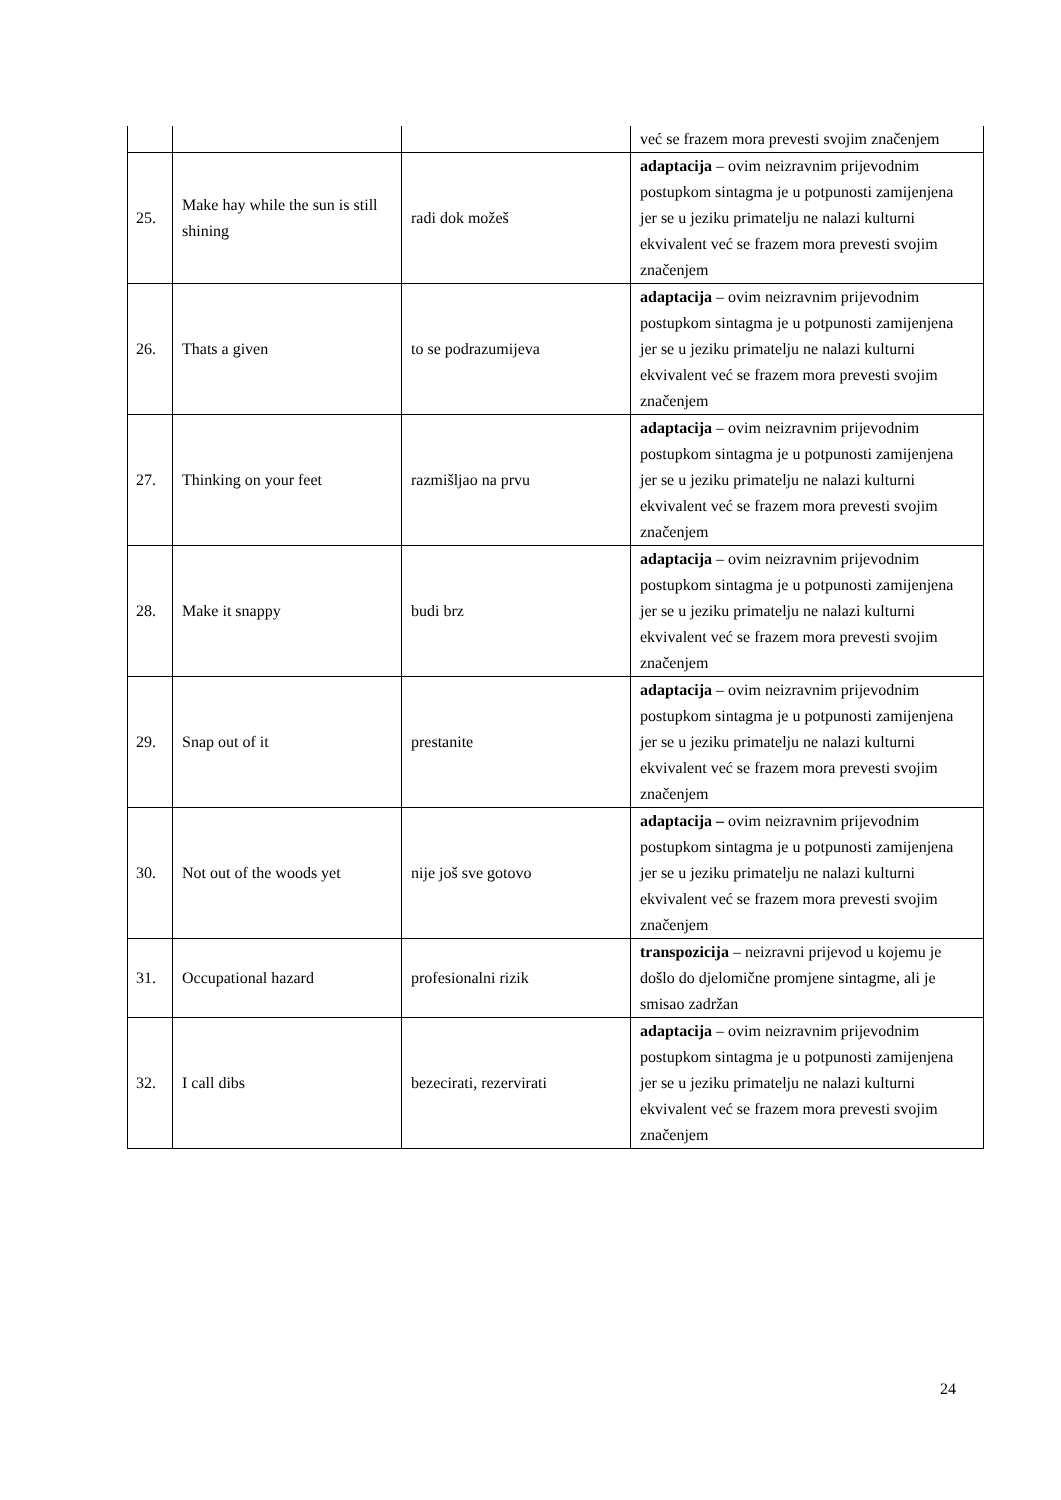| | | | već se frazem mora prevesti svojim značenjem |
| 25. | Make hay while the sun is still shining | radi dok možeš | adaptacija – ovim neizravnim prijevodnim postupkom sintagma je u potpunosti zamijenjena jer se u jeziku primatelju ne nalazi kulturni ekvivalent već se frazem mora prevesti svojim značenjem |
| 26. | Thats a given | to se podrazumijeva | adaptacija – ovim neizravnim prijevodnim postupkom sintagma je u potpunosti zamijenjena jer se u jeziku primatelju ne nalazi kulturni ekvivalent već se frazem mora prevesti svojim značenjem |
| 27. | Thinking on your feet | razmišljao na prvu | adaptacija – ovim neizravnim prijevodnim postupkom sintagma je u potpunosti zamijenjena jer se u jeziku primatelju ne nalazi kulturni ekvivalent već se frazem mora prevesti svojim značenjem |
| 28. | Make it snappy | budi brz | adaptacija – ovim neizravnim prijevodnim postupkom sintagma je u potpunosti zamijenjena jer se u jeziku primatelju ne nalazi kulturni ekvivalent već se frazem mora prevesti svojim značenjem |
| 29. | Snap out of it | prestanite | adaptacija – ovim neizravnim prijevodnim postupkom sintagma je u potpunosti zamijenjena jer se u jeziku primatelju ne nalazi kulturni ekvivalent već se frazem mora prevesti svojim značenjem |
| 30. | Not out of the woods yet | nije još sve gotovo | adaptacija – ovim neizravnim prijevodnim postupkom sintagma je u potpunosti zamijenjena jer se u jeziku primatelju ne nalazi kulturni ekvivalent već se frazem mora prevesti svojim značenjem |
| 31. | Occupational hazard | profesionalni rizik | transpozicija – neizravni prijevod u kojemu je došlo do djelomične promjene sintagme, ali je smisao zadržan |
| 32. | I call dibs | bezecirati, rezervirati | adaptacija – ovim neizravnim prijevodnim postupkom sintagma je u potpunosti zamijenjena jer se u jeziku primatelju ne nalazi kulturni ekvivalent već se frazem mora prevesti svojim značenjem |
24